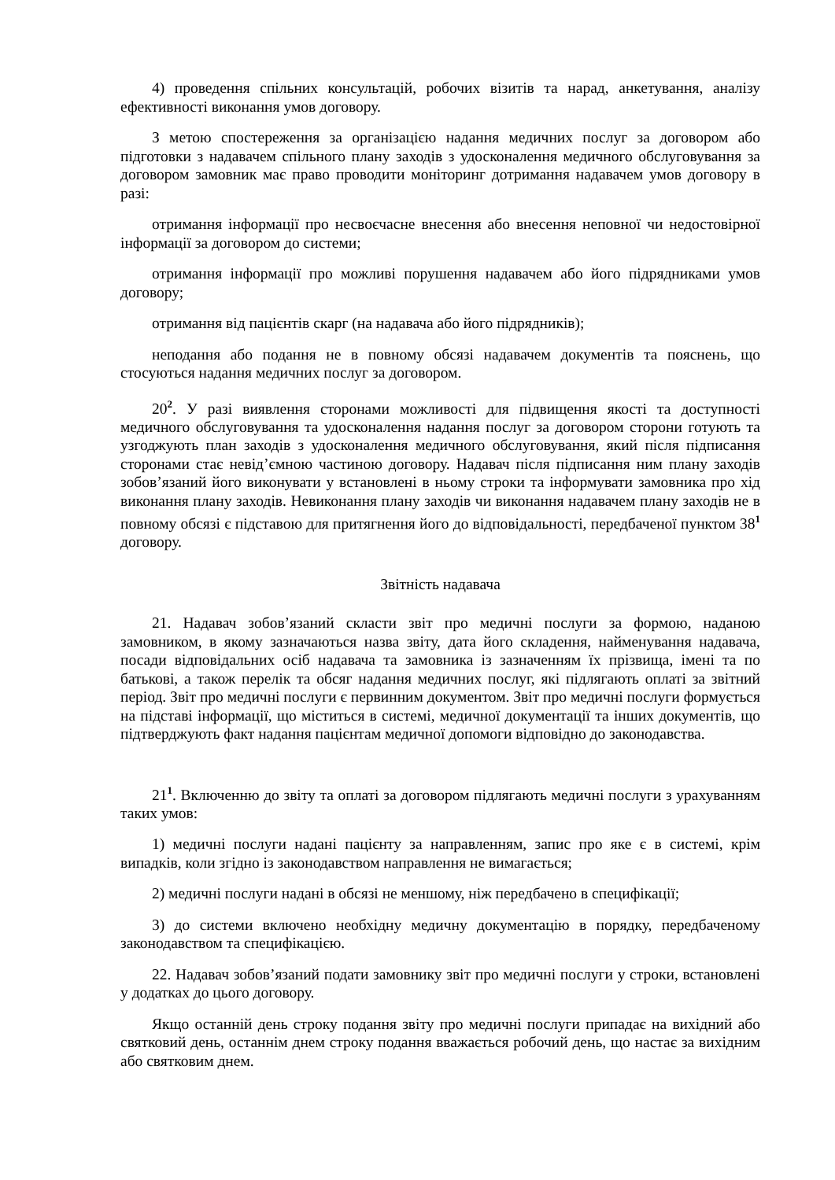4) проведення спільних консультацій, робочих візитів та нарад, анкетування, аналізу ефективності виконання умов договору.
З метою спостереження за організацією надання медичних послуг за договором або підготовки з надавачем спільного плану заходів з удосконалення медичного обслуговування за договором замовник має право проводити моніторинг дотримання надавачем умов договору в разі:
отримання інформації про несвоєчасне внесення або внесення неповної чи недостовірної інформації за договором до системи;
отримання інформації про можливі порушення надавачем або його підрядниками умов договору;
отримання від пацієнтів скарг (на надавача або його підрядників);
неподання або подання не в повному обсязі надавачем документів та пояснень, що стосуються надання медичних послуг за договором.
20<sup>2</sup>. У разі виявлення сторонами можливості для підвищення якості та доступності медичного обслуговування та удосконалення надання послуг за договором сторони готують та узгоджують план заходів з удосконалення медичного обслуговування, який після підписання сторонами стає невід’ємною частиною договору. Надавач після підписання ним плану заходів зобов’язаний його виконувати у встановлені в ньому строки та інформувати замовника про хід виконання плану заходів. Невиконання плану заходів чи виконання надавачем плану заходів не в повному обсязі є підставою для притягнення його до відповідальності, передбаченої пунктом 38<sup>1</sup> договору.
Звітність надавача
21. Надавач зобов’язаний скласти звіт про медичні послуги за формою, наданою замовником, в якому зазначаються назва звіту, дата його складення, найменування надавача, посади відповідальних осіб надавача та замовника із зазначенням їх прізвища, імені та по батькові, а також перелік та обсяг надання медичних послуг, які підлягають оплаті за звітний період. Звіт про медичні послуги є первинним документом. Звіт про медичні послуги формується на підставі інформації, що міститься в системі, медичної документації та інших документів, що підтверджують факт надання пацієнтам медичної допомоги відповідно до законодавства.
21<sup>1</sup>. Включенню до звіту та оплаті за договором підлягають медичні послуги з урахуванням таких умов:
1) медичні послуги надані пацієнту за направленням, запис про яке є в системі, крім випадків, коли згідно із законодавством направлення не вимагається;
2) медичні послуги надані в обсязі не меншому, ніж передбачено в специфікації;
3) до системи включено необхідну медичну документацію в порядку, передбаченому законодавством та специфікацією.
22. Надавач зобов’язаний подати замовнику звіт про медичні послуги у строки, встановлені у додатках до цього договору.
Якщо останній день строку подання звіту про медичні послуги припадає на вихідний або святковий день, останнім днем строку подання вважається робочий день, що настає за вихідним або святковим днем.